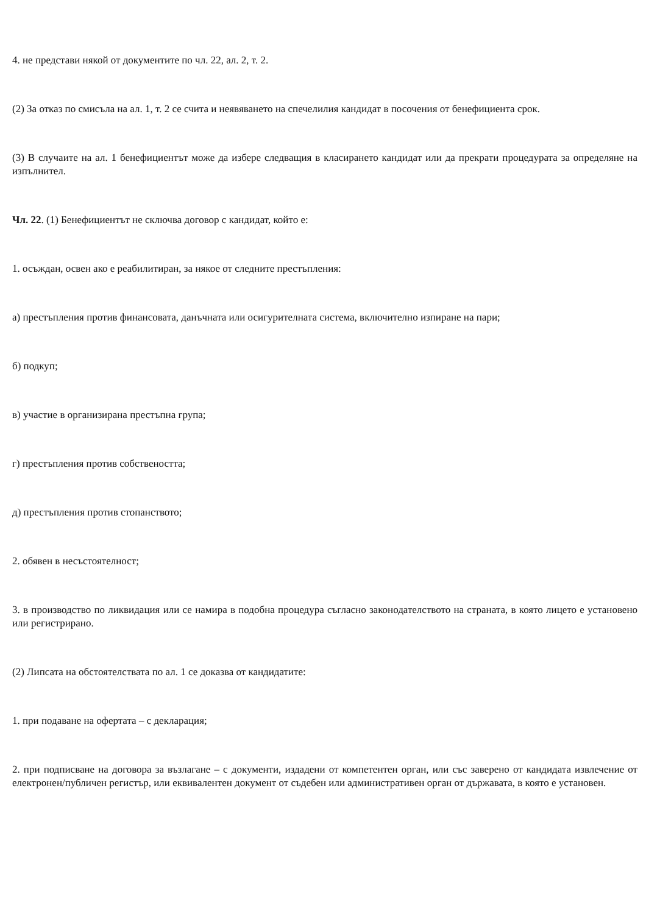4. не представи някой от документите по чл. 22, ал. 2, т. 2.
(2) За отказ по смисъла на ал. 1, т. 2 се счита и неявяването на спечелилия кандидат в посочения от бенефициента срок.
(3) В случаите на ал. 1 бенефициентът може да избере следващия в класирането кандидат или да прекрати процедурата за определяне на изпълнител.
Чл. 22. (1) Бенефициентът не сключва договор с кандидат, който е:
1. осъждан, освен ако е реабилитиран, за някое от следните престъпления:
а) престъпления против финансовата, данъчната или осигурителната система, включително изпиране на пари;
б) подкуп;
в) участие в организирана престъпна група;
г) престъпления против собствеността;
д) престъпления против стопанството;
2. обявен в несъстоятелност;
3. в производство по ликвидация или се намира в подобна процедура съгласно законодателството на страната, в която лицето е установено или регистрирано.
(2) Липсата на обстоятелствата по ал. 1 се доказва от кандидатите:
1. при подаване на офертата – с декларация;
2. при подписване на договора за възлагане – с документи, издадени от компетентен орган, или със заверено от кандидата извлечение от електронен/публичен регистър, или еквивалентен документ от съдебен или административен орган от държавата, в която е установен.